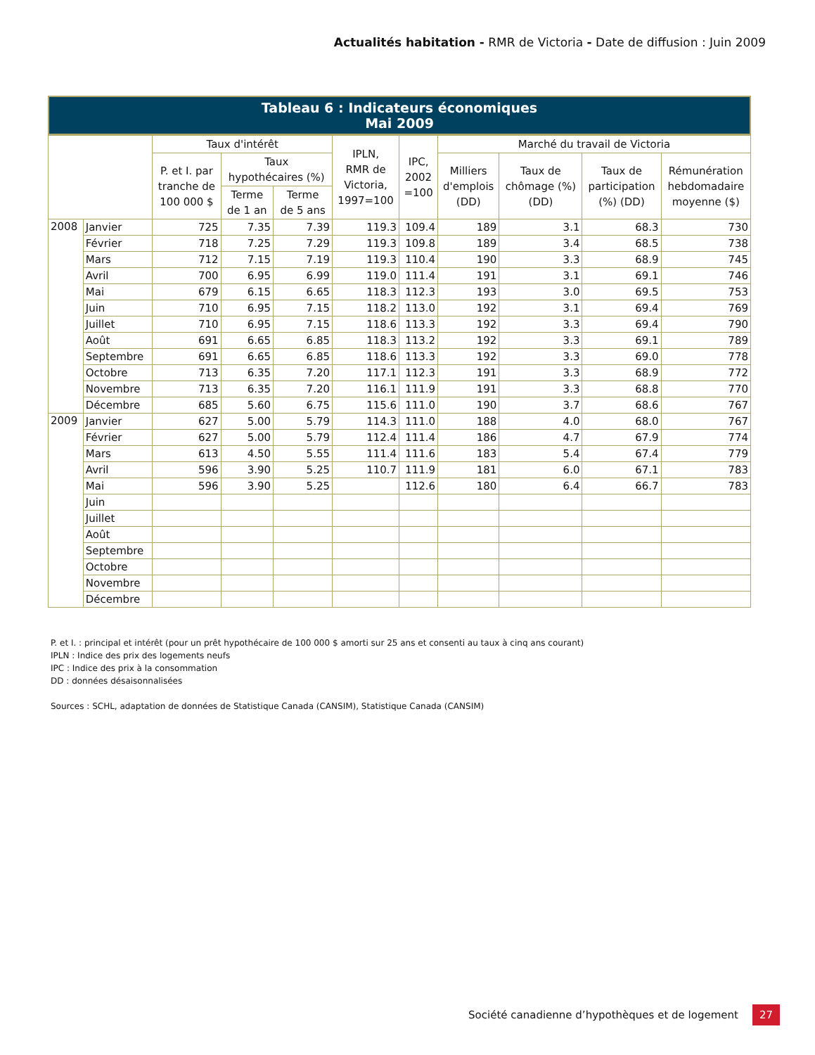Actualités habitation - RMR de Victoria - Date de diffusion : Juin 2009
Tableau 6 : Indicateurs économiques
Mai 2009
| | | Taux d'intérêt | | | IPLN, RMR de Victoria, 1997=100 | IPC, 2002 =100 | Marché du travail de Victoria | | | |
| --- | --- | --- | --- | --- | --- | --- | --- | --- | --- | --- |
| | | P. et I. par tranche de 100 000 $ | Taux hypothécaires (%) | | | | Milliers d'emplois (DD) | Taux de chômage (%) (DD) | Taux de participation (%) (DD) | Rémunération hebdomadaire moyenne ($) |
| | | | Terme de 1 an | Terme de 5 ans | | | | | | |
| 2008 | Janvier | 725 | 7.35 | 7.39 | 119.3 | 109.4 | 189 | 3.1 | 68.3 | 730 |
| | Février | 718 | 7.25 | 7.29 | 119.3 | 109.8 | 189 | 3.4 | 68.5 | 738 |
| | Mars | 712 | 7.15 | 7.19 | 119.3 | 110.4 | 190 | 3.3 | 68.9 | 745 |
| | Avril | 700 | 6.95 | 6.99 | 119.0 | 111.4 | 191 | 3.1 | 69.1 | 746 |
| | Mai | 679 | 6.15 | 6.65 | 118.3 | 112.3 | 193 | 3.0 | 69.5 | 753 |
| | Juin | 710 | 6.95 | 7.15 | 118.2 | 113.0 | 192 | 3.1 | 69.4 | 769 |
| | Juillet | 710 | 6.95 | 7.15 | 118.6 | 113.3 | 192 | 3.3 | 69.4 | 790 |
| | Août | 691 | 6.65 | 6.85 | 118.3 | 113.2 | 192 | 3.3 | 69.1 | 789 |
| | Septembre | 691 | 6.65 | 6.85 | 118.6 | 113.3 | 192 | 3.3 | 69.0 | 778 |
| | Octobre | 713 | 6.35 | 7.20 | 117.1 | 112.3 | 191 | 3.3 | 68.9 | 772 |
| | Novembre | 713 | 6.35 | 7.20 | 116.1 | 111.9 | 191 | 3.3 | 68.8 | 770 |
| | Décembre | 685 | 5.60 | 6.75 | 115.6 | 111.0 | 190 | 3.7 | 68.6 | 767 |
| 2009 | Janvier | 627 | 5.00 | 5.79 | 114.3 | 111.0 | 188 | 4.0 | 68.0 | 767 |
| | Février | 627 | 5.00 | 5.79 | 112.4 | 111.4 | 186 | 4.7 | 67.9 | 774 |
| | Mars | 613 | 4.50 | 5.55 | 111.4 | 111.6 | 183 | 5.4 | 67.4 | 779 |
| | Avril | 596 | 3.90 | 5.25 | 110.7 | 111.9 | 181 | 6.0 | 67.1 | 783 |
| | Mai | 596 | 3.90 | 5.25 | | 112.6 | 180 | 6.4 | 66.7 | 783 |
| | Juin | | | | | | | | | |
| | Juillet | | | | | | | | | |
| | Août | | | | | | | | | |
| | Septembre | | | | | | | | | |
| | Octobre | | | | | | | | | |
| | Novembre | | | | | | | | | |
| | Décembre | | | | | | | | | |
P. et I. : principal et intérêt (pour un prêt hypothécaire de 100 000 $ amorti sur 25 ans et consenti au taux à cinq ans courant)
IPLN : Indice des prix des logements neufs
IPC : Indice des prix à la consommation
DD : données désaisonnalisées
Sources : SCHL, adaptation de données de Statistique Canada (CANSIM), Statistique Canada (CANSIM)
Société canadienne d’hypothèques et de logement 27